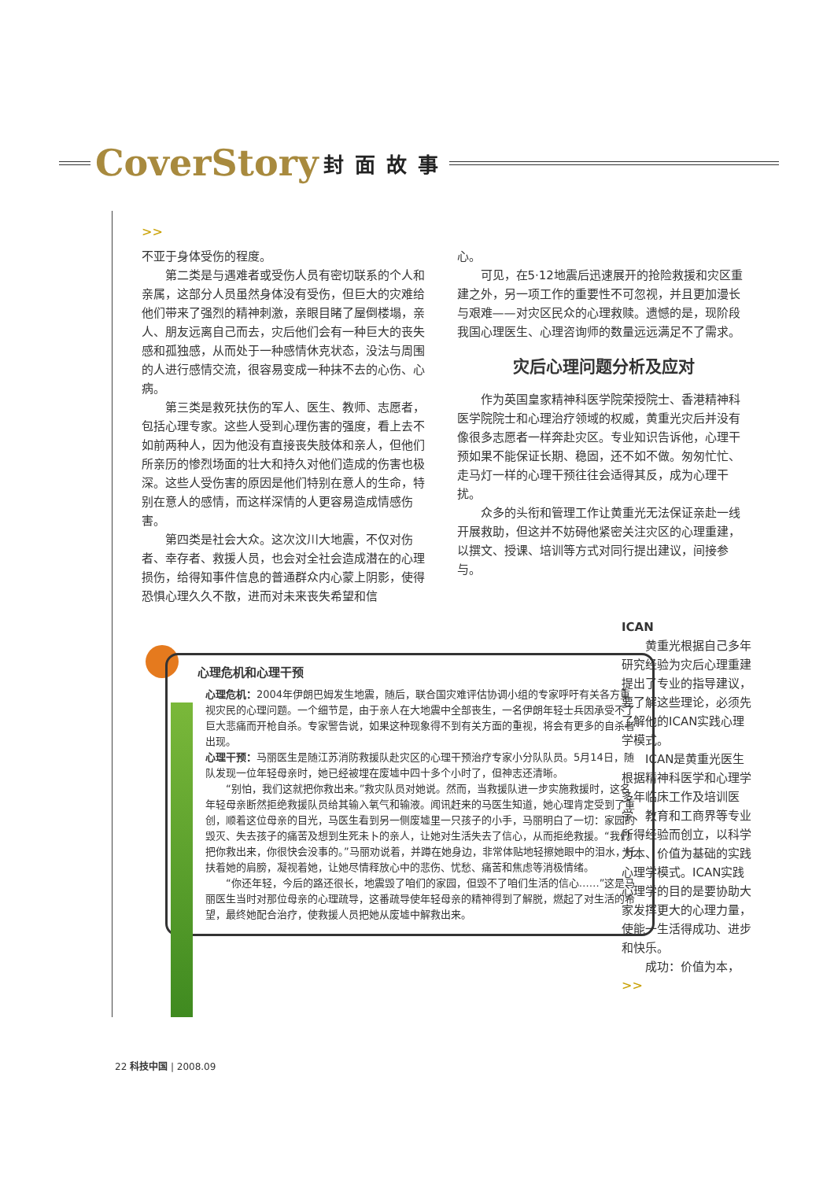CoverStory 封面故事
>>
不亚于身体受伤的程度。
第二类是与遇难者或受伤人员有密切联系的个人和亲属，这部分人员虽然身体没有受伤，但巨大的灾难给他们带来了强烈的精神刺激，亲眼目睹了屋倒楼塌，亲人、朋友远离自己而去，灾后他们会有一种巨大的丧失感和孤独感，从而处于一种感情休克状态，没法与周围的人进行感情交流，很容易变成一种抹不去的心伤、心病。
第三类是救死扶伤的军人、医生、教师、志愿者，包括心理专家。这些人受到心理伤害的强度，看上去不如前两种人，因为他没有直接丧失肢体和亲人，但他们所亲历的惨烈场面的壮大和持久对他们造成的伤害也极深。这些人受伤害的原因是他们特别在意人的生命，特别在意人的感情，而这样深情的人更容易造成情感伤害。
第四类是社会大众。这次汶川大地震，不仅对伤者、幸存者、救援人员，也会对全社会造成潜在的心理损伤，给得知事件信息的普通群众内心蒙上阴影，使得恐惧心理久久不散，进而对未来丧失希望和信
心。
可见，在5·12地震后迅速展开的抢险救援和灾区重建之外，另一项工作的重要性不可忽视，并且更加漫长与艰难——对灾区民众的心理救赎。遗憾的是，现阶段我国心理医生、心理咨询师的数量远远满足不了需求。
灾后心理问题分析及应对
作为英国皇家精神科医学院荣授院士、香港精神科医学院院士和心理治疗领域的权威，黄重光灾后并没有像很多志愿者一样奔赴灾区。专业知识告诉他，心理干预如果不能保证长期、稳固，还不如不做。匆匆忙忙、走马灯一样的心理干预往往会适得其反，成为心理干扰。
众多的头衔和管理工作让黄重光无法保证亲赴一线开展救助，但这并不妨碍他紧密关注灾区的心理重建，以撰文、授课、培训等方式对同行提出建议，间接参与。
心理危机和心理干预
心理危机：2004年伊朗巴姆发生地震，随后，联合国灾难评估协调小组的专家呼吁有关各方重视灾民的心理问题。一个细节是，由于亲人在大地震中全部丧生，一名伊朗年轻士兵因承受不了巨大悲痛而开枪自杀。专家警告说，如果这种现象得不到有关方面的重视，将会有更多的自杀者出现。
心理干预：马丽医生是随江苏消防救援队赴灾区的心理干预治疗专家小分队队员。5月14日，随队发现一位年轻母亲时，她已经被埋在废墟中四十多个小时了，但神志还清晰。
“别怕，我们这就把你救出来。”救灾队员对她说。然而，当救援队进一步实施救援时，这名年轻母亲断然拒绝救援队员给其输入氧气和输液。闻讯赶来的马医生知道，她心理肯定受到了重创，顺着这位母亲的目光，马医生看到另一侧废墟里一只孩子的小手，马丽明白了一切：家园的毁灭、失去孩子的痛苦及想到生死未卜的亲人，让她对生活失去了信心，从而拒绝救援。“我们把你救出来，你很快会没事的。”马丽劝说着，并蹲在她身边，非常体贴地轻擦她眼中的泪水，托扶着她的肩膀，凝视着她，让她尽情释放心中的悲伤、忧愁、痛苦和焦虑等消极情绪。
“你还年轻，今后的路还很长，地震毁了咱们的家园，但毁不了咱们生活的信心……”这是马丽医生当时对那位母亲的心理疏导，这番疏导使年轻母亲的精神得到了解脱，燃起了对生活的希望，最终她配合治疗，使救援人员把她从废墟中解救出来。
ICAN
黄重光根据自己多年研究经验为灾后心理重建提出了专业的指导建议，要了解这些理论，必须先了解他的ICAN实践心理学模式。
ICAN是黄重光医生根据精神科医学和心理学多年临床工作及培训医学、教育和工商界等专业所得经验而创立，以科学为本、价值为基础的实践心理学模式。ICAN实践心理学的目的是要协助大家发挥更大的心理力量，使能一生活得成功、进步和快乐。
成功：价值为本， >>
22 科技中国 | 2008.09